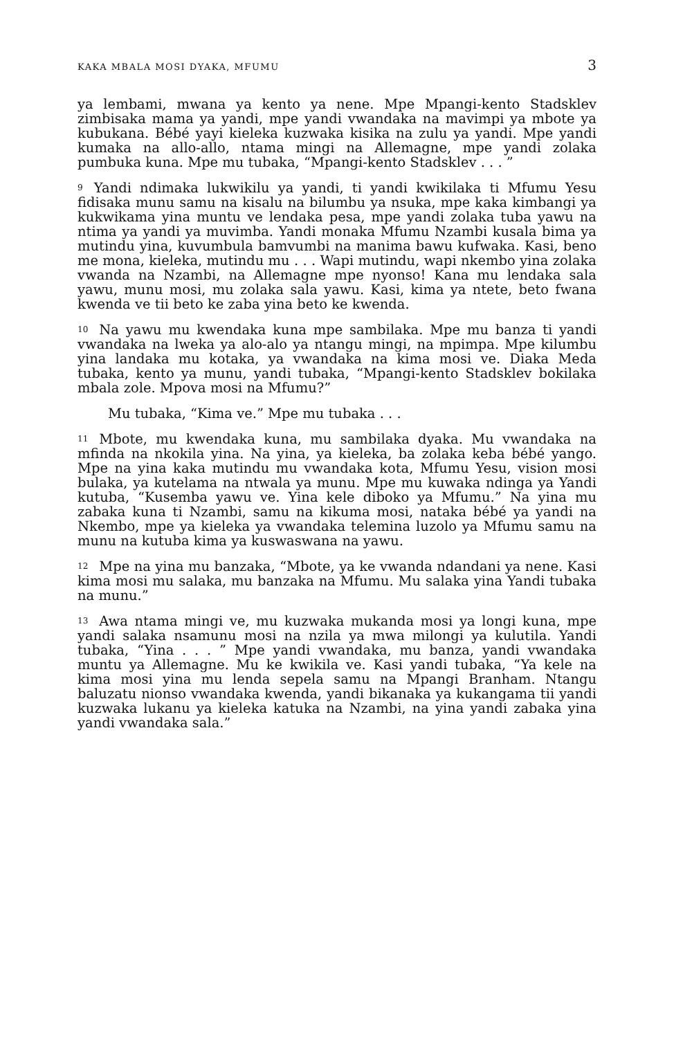KAKA MBALA MOSI DYAKA, MFUMU 3
ya lembami, mwana ya kento ya nene. Mpe Mpangi-kento Stadsklev zimbisaka mama ya yandi, mpe yandi vwandaka na mavimpi ya mbote ya kubukana. Bébé yayi kieleka kuzwaka kisika na zulu ya yandi. Mpe yandi kumaka na allo-allo, ntama mingi na Allemagne, mpe yandi zolaka pumbuka kuna. Mpe mu tubaka, “Mpangi-kento Stadsklev . . . ”
9 Yandi ndimaka lukwikilu ya yandi, ti yandi kwikilaka ti Mfumu Yesu fidisaka munu samu na kisalu na bilumbu ya nsuka, mpe kaka kimbangi ya kukwikama yina muntu ve lendaka pesa, mpe yandi zolaka tuba yawu na ntima ya yandi ya muvimba. Yandi monaka Mfumu Nzambi kusala bima ya mutindu yina, kuvumbula bamvumbi na manima bawu kufwaka. Kasi, beno me mona, kieleka, mutindu mu . . . Wapi mutindu, wapi nkembo yina zolaka vwanda na Nzambi, na Allemagne mpe nyonso! Kana mu lendaka sala yawu, munu mosi, mu zolaka sala yawu. Kasi, kima ya ntete, beto fwana kwenda ve tii beto ke zaba yina beto ke kwenda.
10 Na yawu mu kwendaka kuna mpe sambilaka. Mpe mu banza ti yandi vwandaka na lweka ya alo-alo ya ntangu mingi, na mpimpa. Mpe kilumbu yina landaka mu kotaka, ya vwandaka na kima mosi ve. Diaka Meda tubaka, kento ya munu, yandi tubaka, “Mpangi-kento Stadsklev bokilaka mbala zole. Mpova mosi na Mfumu?”
Mu tubaka, “Kima ve.” Mpe mu tubaka . . .
11 Mbote, mu kwendaka kuna, mu sambilaka dyaka. Mu vwandaka na mfinda na nkokila yina. Na yina, ya kieleka, ba zolaka keba bébé yango. Mpe na yina kaka mutindu mu vwandaka kota, Mfumu Yesu, vision mosi bulaka, ya kutelama na ntwala ya munu. Mpe mu kuwaka ndinga ya Yandi kutuba, “Kusemba yawu ve. Yina kele diboko ya Mfumu.” Na yina mu zabaka kuna ti Nzambi, samu na kikuma mosi, nataka bébé ya yandi na Nkembo, mpe ya kieleka ya vwandaka telemina luzolo ya Mfumu samu na munu na kutuba kima ya kuswaswana na yawu.
12 Mpe na yina mu banzaka, “Mbote, ya ke vwanda ndandani ya nene. Kasi kima mosi mu salaka, mu banzaka na Mfumu. Mu salaka yina Yandi tubaka na munu.”
13 Awa ntama mingi ve, mu kuzwaka mukanda mosi ya longi kuna, mpe yandi salaka nsamunu mosi na nzila ya mwa milongi ya kulutila. Yandi tubaka, “Yina . . . ” Mpe yandi vwandaka, mu banza, yandi vwandaka muntu ya Allemagne. Mu ke kwikila ve. Kasi yandi tubaka, “Ya kele na kima mosi yina mu lenda sepela samu na Mpangi Branham. Ntangu baluzatu nionso vwandaka kwenda, yandi bikanaka ya kukangama tii yandi kuzwaka lukanu ya kieleka katuka na Nzambi, na yina yandi zabaka yina yandi vwandaka sala.”